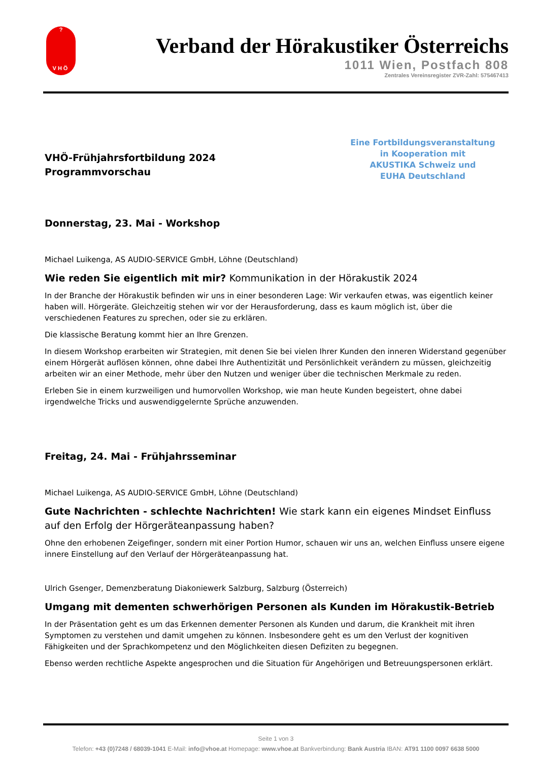?
VHÖ
Verband der Hörakustiker Österreichs
1011 Wien, Postfach 808
Zentrales Vereinsregister ZVR-Zahl: 575467413
VHÖ-Frühjahrsfortbildung 2024
Programmvorschau
Eine Fortbildungsveranstaltung
in Kooperation mit
AKUSTIKA Schweiz und
EUHA Deutschland
Donnerstag, 23. Mai - Workshop
Michael Luikenga, AS AUDIO-SERVICE GmbH, Löhne (Deutschland)
Wie reden Sie eigentlich mit mir? Kommunikation in der Hörakustik 2024
In der Branche der Hörakustik befinden wir uns in einer besonderen Lage: Wir verkaufen etwas, was eigentlich keiner haben will. Hörgeräte. Gleichzeitig stehen wir vor der Herausforderung, dass es kaum möglich ist, über die verschiedenen Features zu sprechen, oder sie zu erklären.
Die klassische Beratung kommt hier an Ihre Grenzen.
In diesem Workshop erarbeiten wir Strategien, mit denen Sie bei vielen Ihrer Kunden den inneren Widerstand gegenüber einem Hörgerät auflösen können, ohne dabei Ihre Authentizität und Persönlichkeit verändern zu müssen, gleichzeitig arbeiten wir an einer Methode, mehr über den Nutzen und weniger über die technischen Merkmale zu reden.
Erleben Sie in einem kurzweiligen und humorvollen Workshop, wie man heute Kunden begeistert, ohne dabei irgendwelche Tricks und auswendiggelernte Sprüche anzuwenden.
Freitag, 24. Mai - Frühjahrsseminar
Michael Luikenga, AS AUDIO-SERVICE GmbH, Löhne (Deutschland)
Gute Nachrichten - schlechte Nachrichten! Wie stark kann ein eigenes Mindset Einfluss auf den Erfolg der Hörgeräteanpassung haben?
Ohne den erhobenen Zeigefinger, sondern mit einer Portion Humor, schauen wir uns an, welchen Einfluss unsere eigene innere Einstellung auf den Verlauf der Hörgeräteanpassung hat.
Ulrich Gsenger, Demenzberatung Diakoniewerk Salzburg, Salzburg (Österreich)
Umgang mit dementen schwerhörigen Personen als Kunden im Hörakustik-Betrieb
In der Präsentation geht es um das Erkennen dementer Personen als Kunden und darum, die Krankheit mit ihren Symptomen zu verstehen und damit umgehen zu können. Insbesondere geht es um den Verlust der kognitiven Fähigkeiten und der Sprachkompetenz und den Möglichkeiten diesen Defiziten zu begegnen.
Ebenso werden rechtliche Aspekte angesprochen und die Situation für Angehörigen und Betreuungspersonen erklärt.
Seite 1 von 3
Telefon: +43 (0)7248 / 68039-1041 E-Mail: info@vhoe.at Homepage: www.vhoe.at Bankverbindung: Bank Austria IBAN: AT91 1100 0097 6638 5000